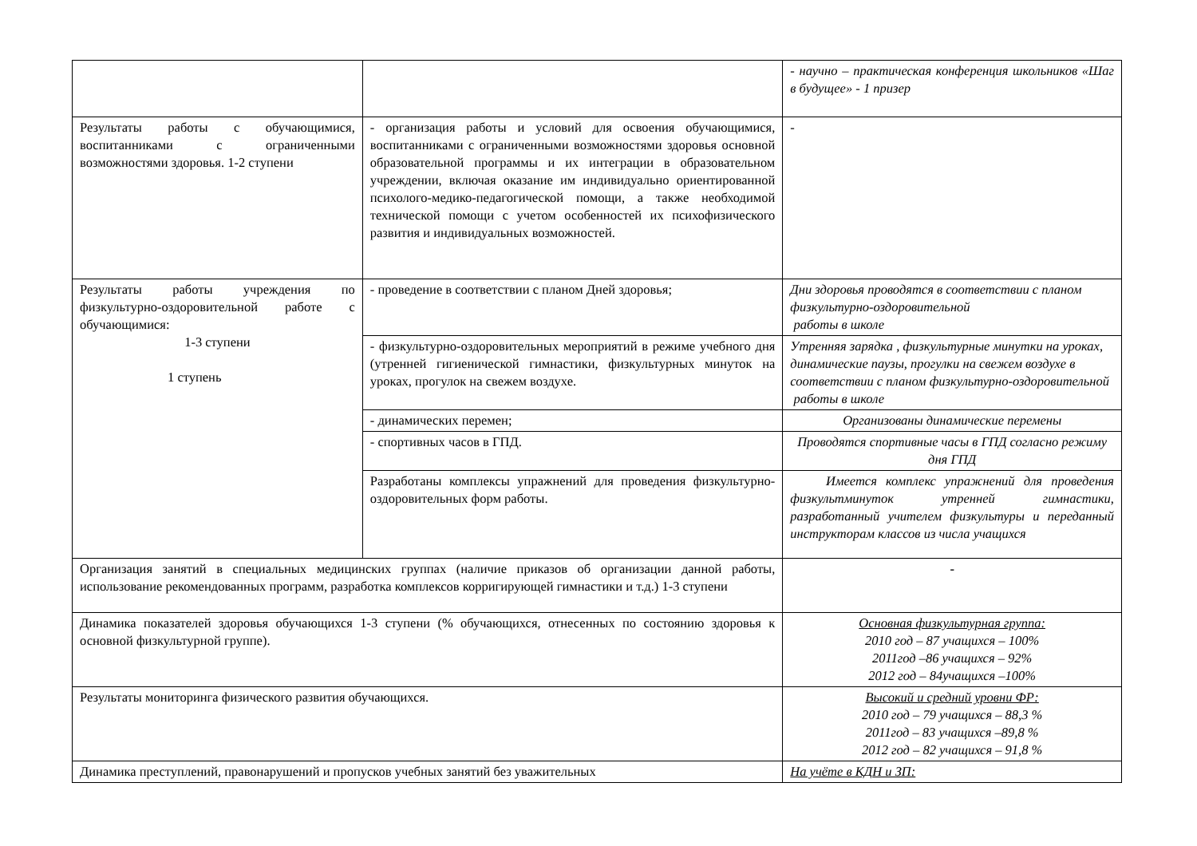| | | - научно – практическая конференция школьников «Шаг в будущее» - 1 призер |
| Результаты работы с обучающимися, воспитанниками с ограниченными возможностями здоровья. 1-2 ступени | - организация работы и условий для освоения обучающимися, воспитанниками с ограниченными возможностями здоровья основной образовательной программы и их интеграции в образовательном учреждении, включая оказание им индивидуально ориентированной психолого-медико-педагогической помощи, а также необходимой технической помощи с учетом особенностей их психофизического развития и индивидуальных возможностей. | - |
| Результаты работы учреждения по физкультурно-оздоровительной работе с обучающимися: 1-3 ступени 1 ступень | - проведение в соответствии с планом Дней здоровья; | Дни здоровья проводятся в соответствии с планом физкультурно-оздоровительной работы в школе |
| | - физкультурно-оздоровительных мероприятий в режиме учебного дня (утренней гигиенической гимнастики, физкультурных минуток на уроках, прогулок на свежем воздухе. | Утренняя зарядка , физкультурные минутки на уроках, динамические паузы, прогулки на свежем воздухе в соответствии с планом физкультурно-оздоровительной работы в школе |
| | - динамических перемен; | Организованы динамические перемены |
| | - спортивных часов в ГПД. | Проводятся спортивные часы в ГПД согласно режиму дня ГПД |
| | Разработаны комплексы упражнений для проведения физкультурно-оздоровительных форм работы. | Имеется комплекс упражнений для проведения физкультминуток утренней гимнастики, разработанный учителем физкультуры и переданный инструкторам классов из числа учащихся |
| Организация занятий в специальных медицинских группах (наличие приказов об организации данной работы, использование рекомендованных программ, разработка комплексов корригирующей гимнастики и т.д.) 1-3 ступени | | - |
| Динамика показателей здоровья обучающихся 1-3 ступени (% обучающихся, отнесенных по состоянию здоровья к основной физкультурной группе). | | Основная физкультурная группа: 2010 год – 87 учащихся – 100% 2011год –86 учащихся – 92% 2012 год – 84учащихся –100% |
| Результаты мониторинга физического развития обучающихся. | | Высокий и средний уровни ФР: 2010 год – 79 учащихся – 88,3 % 2011год – 83 учащихся –89,8 % 2012 год – 82 учащихся – 91,8 % |
| Динамика преступлений, правонарушений и пропусков учебных занятий без уважительных | | На учёте в КДН и ЗП: |